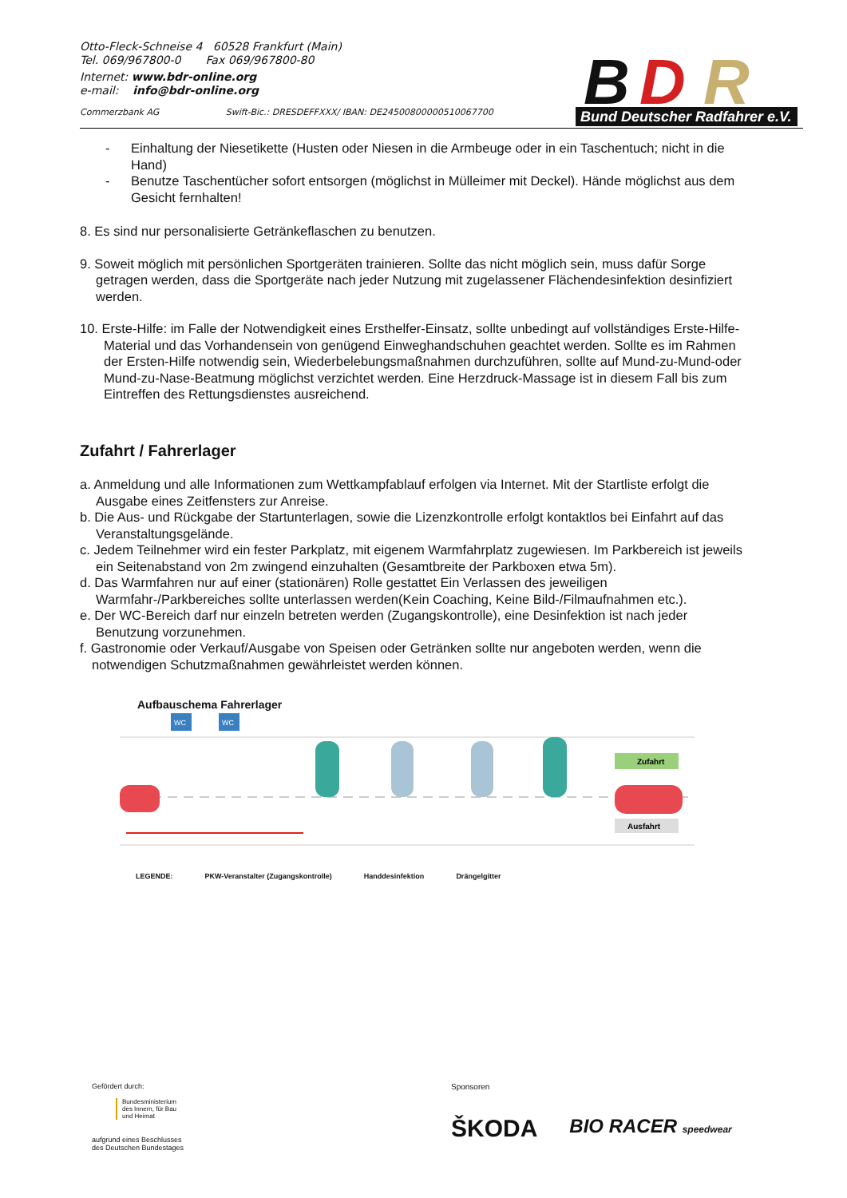Otto-Fleck-Schneise 4 60528 Frankfurt (Main)
Tel. 069/967800-0 Fax 069/967800-80
Internet: www.bdr-online.org
e-mail: info@bdr-online.org
Commerzbank AG Swift-Bic.: DRESDEFFXXX/ IBAN: DE24500800000510067700
B
D
R
Bund Deutscher Radfahrer e.V.
- Einhaltung der Niesetikette (Husten oder Niesen in die Armbeuge oder in ein Taschentuch; nicht in die Hand)
- Benutze Taschentücher sofort entsorgen (möglichst in Mülleimer mit Deckel). Hände möglichst aus dem Gesicht fernhalten!
8. Es sind nur personalisierte Getränkeflaschen zu benutzen.
9. Soweit möglich mit persönlichen Sportgeräten trainieren. Sollte das nicht möglich sein, muss dafür Sorge getragen werden, dass die Sportgeräte nach jeder Nutzung mit zugelassener Flächendesinfektion desinfiziert werden.
10. Erste-Hilfe: im Falle der Notwendigkeit eines Ersthelfer-Einsatz, sollte unbedingt auf vollständiges Erste-Hilfe-Material und das Vorhandensein von genügend Einweghandschuhen geachtet werden. Sollte es im Rahmen der Ersten-Hilfe notwendig sein, Wiederbelebungsmaßnahmen durchzuführen, sollte auf Mund-zu-Mund-oder Mund-zu-Nase-Beatmung möglichst verzichtet werden. Eine Herzdruck-Massage ist in diesem Fall bis zum Eintreffen des Rettungsdienstes ausreichend.
Zufahrt / Fahrerlager
a. Anmeldung und alle Informationen zum Wettkampfablauf erfolgen via Internet. Mit der Startliste erfolgt die Ausgabe eines Zeitfensters zur Anreise.
b. Die Aus- und Rückgabe der Startunterlagen, sowie die Lizenzkontrolle erfolgt kontaktlos bei Einfahrt auf das Veranstaltungsgelände.
c. Jedem Teilnehmer wird ein fester Parkplatz, mit eigenem Warmfahrplatz zugewiesen. Im Parkbereich ist jeweils ein Seitenabstand von 2m zwingend einzuhalten (Gesamtbreite der Parkboxen etwa 5m).
d. Das Warmfahren nur auf einer (stationären) Rolle gestattet Ein Verlassen des jeweiligen Warmfahr-/Parkbereiches sollte unterlassen werden(Kein Coaching, Keine Bild-/Filmaufnahmen etc.).
e. Der WC-Bereich darf nur einzeln betreten werden (Zugangskontrolle), eine Desinfektion ist nach jeder Benutzung vorzunehmen.
f. Gastronomie oder Verkauf/Ausgabe von Speisen oder Getränken sollte nur angeboten werden, wenn die notwendigen Schutzmaßnahmen gewährleistet werden können.
Aufbauschema Fahrerlager
WC
WC
Zufahrt
Ausfahrt
LEGENDE: PKW-Veranstalter (Zugangskontrolle) Handdesinfektion Drängelgitter
Gefördert durch:
Bundesministerium
des Innern, für Bau
und Heimat
aufgrund eines Beschlusses
des Deutschen Bundestages
Sponsoren
ŠKODA BIO RACER speedwear